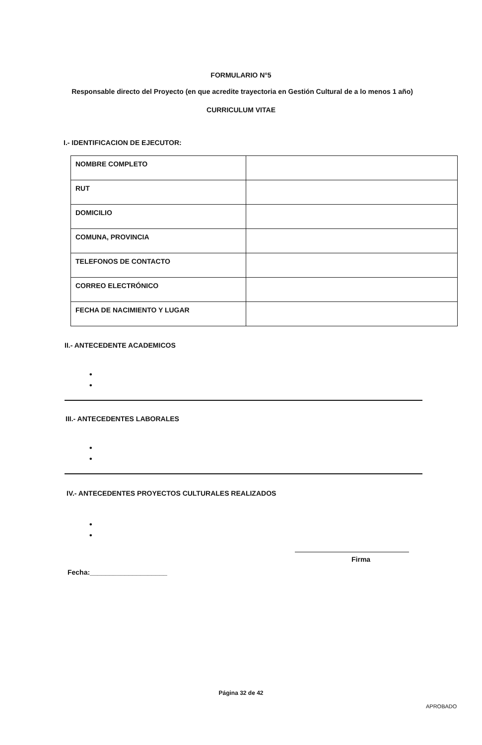FORMULARIO N°5
Responsable directo del Proyecto (en que acredite trayectoria en Gestión Cultural de a lo menos 1 año)
CURRICULUM VITAE
I.- IDENTIFICACION DE EJECUTOR:
| NOMBRE COMPLETO | |
| RUT | |
| DOMICILIO | |
| COMUNA, PROVINCIA | |
| TELEFONOS DE CONTACTO | |
| CORREO ELECTRÓNICO | |
| FECHA DE NACIMIENTO Y LUGAR | |
II.- ANTECEDENTE ACADEMICOS
•
•
III.- ANTECEDENTES LABORALES
•
•
IV.- ANTECEDENTES PROYECTOS CULTURALES REALIZADOS
•
•
Firma
Fecha:____________________
Página 32 de 42
APROBADO